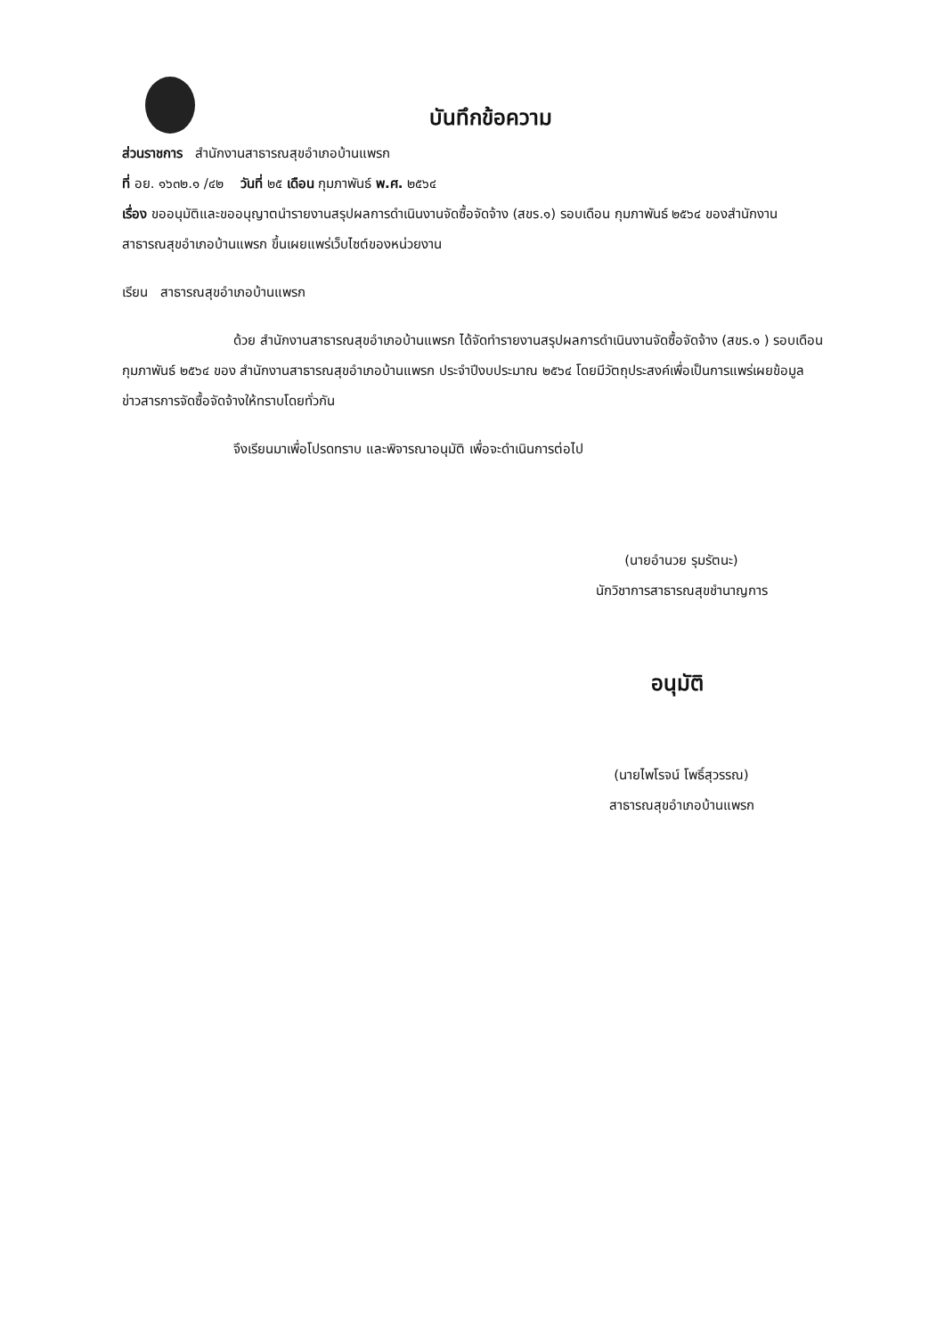บันทึกข้อความ
ส่วนราชการ สำนักงานสาธารณสุขอำเภอบ้านแพรก
ที่ อย. ๑๖๓๒.๑ /๔๒ วันที่ ๒๕ เดือน กุมภาพันธ์ พ.ศ. ๒๕๖๔
เรื่อง ขออนุมัติและขออนุญาตนำรายงานสรุปผลการดำเนินงานจัดซื้อจัดจ้าง (สขร.๑) รอบเดือน กุมภาพันธ์ ๒๕๖๔ ของสำนักงานสาธารณสุขอำเภอบ้านแพรก ขึ้นเผยแพร่เว็บไซต์ของหน่วยงาน
เรียน สาธารณสุขอำเภอบ้านแพรก
ด้วย สำนักงานสาธารณสุขอำเภอบ้านแพรก ได้จัดทำรายงานสรุปผลการดำเนินงานจัดซื้อจัดจ้าง (สขร.๑ ) รอบเดือน กุมภาพันธ์ ๒๕๖๔ ของ สำนักงานสาธารณสุขอำเภอบ้านแพรก ประจำปีงบประมาณ ๒๕๖๔ โดยมีวัตถุประสงค์เพื่อเป็นการแพร่เผยข้อมูลข่าวสารการจัดซื้อจัดจ้างให้ทราบโดยทั่วกัน
จึงเรียนมาเพื่อโปรดทราบ และพิจารณาอนุมัติ เพื่อจะดำเนินการต่อไป
(นายอำนวย รุมรัตนะ)
นักวิชาการสาธารณสุขชำนาญการ
อนุมัติ
(นายไพโรจน์ โพธิ์สุวรรณ)
สาธารณสุขอำเภอบ้านแพรก